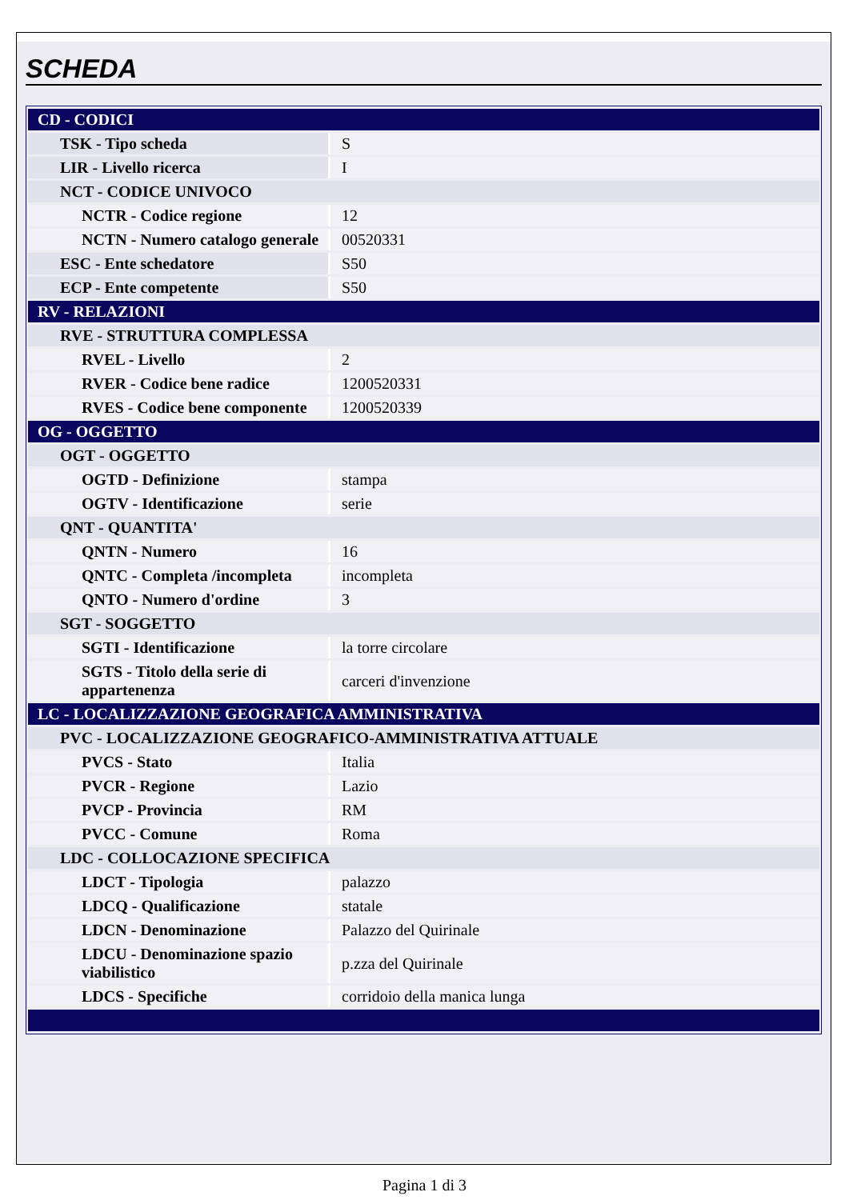SCHEDA
| CD - CODICI | |
| TSK - Tipo scheda | S |
| LIR - Livello ricerca | I |
| NCT - CODICE UNIVOCO | |
| NCTR - Codice regione | 12 |
| NCTN - Numero catalogo generale | 00520331 |
| ESC - Ente schedatore | S50 |
| ECP - Ente competente | S50 |
| RV - RELAZIONI | |
| RVE - STRUTTURA COMPLESSA | |
| RVEL - Livello | 2 |
| RVER - Codice bene radice | 1200520331 |
| RVES - Codice bene componente | 1200520339 |
| OG - OGGETTO | |
| OGT - OGGETTO | |
| OGTD - Definizione | stampa |
| OGTV - Identificazione | serie |
| QNT - QUANTITA' | |
| QNTN - Numero | 16 |
| QNTC - Completa /incompleta | incompleta |
| QNTO - Numero d'ordine | 3 |
| SGT - SOGGETTO | |
| SGTI - Identificazione | la torre circolare |
| SGTS - Titolo della serie di appartenenza | carceri d'invenzione |
| LC - LOCALIZZAZIONE GEOGRAFICA AMMINISTRATIVA | |
| PVC - LOCALIZZAZIONE GEOGRAFICO-AMMINISTRATIVA ATTUALE | |
| PVCS - Stato | Italia |
| PVCR - Regione | Lazio |
| PVCP - Provincia | RM |
| PVCC - Comune | Roma |
| LDC - COLLOCAZIONE SPECIFICA | |
| LDCT - Tipologia | palazzo |
| LDCQ - Qualificazione | statale |
| LDCN - Denominazione | Palazzo del Quirinale |
| LDCU - Denominazione spazio viabilistico | p.zza del Quirinale |
| LDCS - Specifiche | corridoio della manica lunga |
Pagina 1 di 3